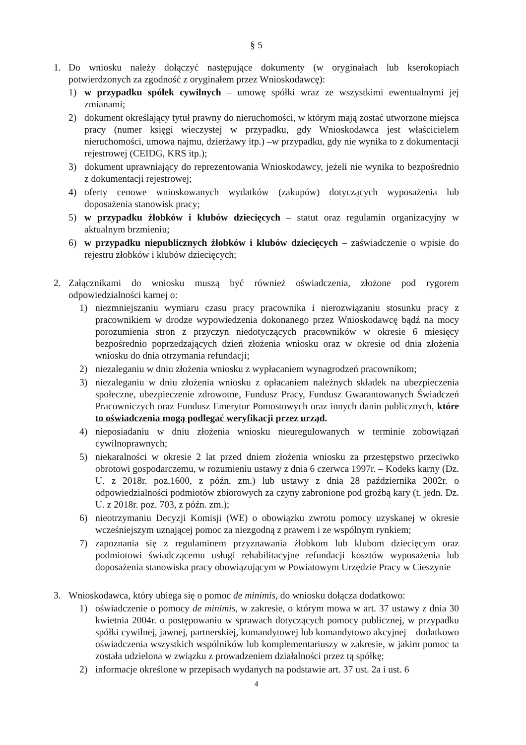§ 5
1. Do wniosku należy dołączyć następujące dokumenty (w oryginałach lub kserokopiach potwierdzonych za zgodność z oryginałem przez Wnioskodawcę):
1) w przypadku spółek cywilnych – umowę spółki wraz ze wszystkimi ewentualnymi jej zmianami;
2) dokument określający tytuł prawny do nieruchomości, w którym mają zostać utworzone miejsca pracy (numer księgi wieczystej w przypadku, gdy Wnioskodawca jest właścicielem nieruchomości, umowa najmu, dzierżawy itp.) –w przypadku, gdy nie wynika to z dokumentacji rejestrowej (CEIDG, KRS itp.);
3) dokument uprawniający do reprezentowania Wnioskodawcy, jeżeli nie wynika to bezpośrednio z dokumentacji rejestrowej;
4) oferty cenowe wnioskowanych wydatków (zakupów) dotyczących wyposażenia lub doposażenia stanowisk pracy;
5) w przypadku żłobków i klubów dziecięcych – statut oraz regulamin organizacyjny w aktualnym brzmieniu;
6) w przypadku niepublicznych żłobków i klubów dziecięcych – zaświadczenie o wpisie do rejestru żłobków i klubów dziecięcych;
2. Załącznikami do wniosku muszą być również oświadczenia, złożone pod rygorem odpowiedzialności karnej o:
1) niezmniejszaniu wymiaru czasu pracy pracownika i nierozwiązaniu stosunku pracy z pracownikiem w drodze wypowiedzenia dokonanego przez Wnioskodawcę bądź na mocy porozumienia stron z przyczyn niedotyczących pracowników w okresie 6 miesięcy bezpośrednio poprzedzających dzień złożenia wniosku oraz w okresie od dnia złożenia wniosku do dnia otrzymania refundacji;
2) niezaleganiu w dniu złożenia wniosku z wypłacaniem wynagrodzeń pracownikom;
3) niezaleganiu w dniu złożenia wniosku z opłacaniem należnych składek na ubezpieczenia społeczne, ubezpieczenie zdrowotne, Fundusz Pracy, Fundusz Gwarantowanych Świadczeń Pracowniczych oraz Fundusz Emerytur Pomostowych oraz innych danin publicznych, które to oświadczenia mogą podlegać weryfikacji przez urząd.
4) nieposiadaniu w dniu złożenia wniosku nieuregulowanych w terminie zobowiązań cywilnoprawnych;
5) niekaralności w okresie 2 lat przed dniem złożenia wniosku za przestępstwo przeciwko obrotowi gospodarczemu, w rozumieniu ustawy z dnia 6 czerwca 1997r. – Kodeks karny (Dz. U. z 2018r. poz.1600, z późn. zm.) lub ustawy z dnia 28 października 2002r. o odpowiedzialności podmiotów zbiorowych za czyny zabronione pod groźbą kary (t. jedn. Dz. U. z 2018r. poz. 703, z późn. zm.);
6) nieotrzymaniu Decyzji Komisji (WE) o obowiązku zwrotu pomocy uzyskanej w okresie wcześniejszym uznającej pomoc za niezgodną z prawem i ze wspólnym rynkiem;
7) zapoznania się z regulaminem przyznawania żłobkom lub klubom dziecięcym oraz podmiotowi świadczącemu usługi rehabilitacyjne refundacji kosztów wyposażenia lub doposażenia stanowiska pracy obowiązującym w Powiatowym Urzędzie Pracy w Cieszynie
3. Wnioskodawca, który ubiega się o pomoc de minimis, do wniosku dołącza dodatkowo:
1) oświadczenie o pomocy de minimis, w zakresie, o którym mowa w art. 37 ustawy z dnia 30 kwietnia 2004r. o postępowaniu w sprawach dotyczących pomocy publicznej, w przypadku spółki cywilnej, jawnej, partnerskiej, komandytowej lub komandytowo akcyjnej – dodatkowo oświadczenia wszystkich wspólników lub komplementariuszy w zakresie, w jakim pomoc ta została udzielona w związku z prowadzeniem działalności przez tą spółkę;
2) informacje określone w przepisach wydanych na podstawie art. 37 ust. 2a i ust. 6
4